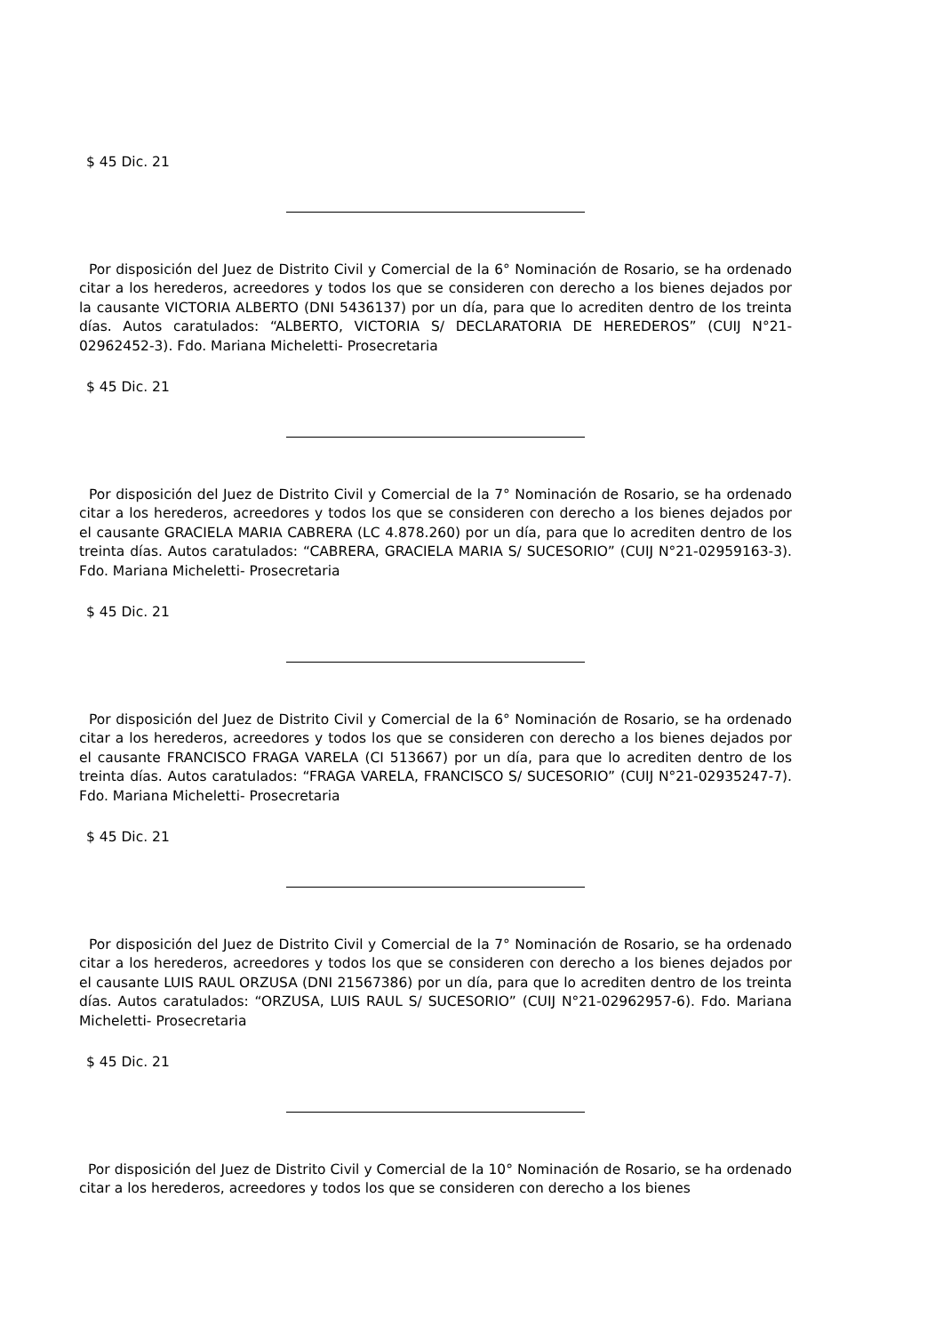$ 45 Dic. 21
Por disposición del Juez de Distrito Civil y Comercial de la 6° Nominación de Rosario, se ha ordenado citar a los herederos, acreedores y todos los que se consideren con derecho a los bienes dejados por la causante VICTORIA ALBERTO (DNI 5436137) por un día, para que lo acrediten dentro de los treinta días. Autos caratulados: “ALBERTO, VICTORIA S/ DECLARATORIA DE HEREDEROS” (CUIJ N°21-02962452-3). Fdo. Mariana Micheletti- Prosecretaria
$ 45 Dic. 21
Por disposición del Juez de Distrito Civil y Comercial de la 7° Nominación de Rosario, se ha ordenado citar a los herederos, acreedores y todos los que se consideren con derecho a los bienes dejados por el causante GRACIELA MARIA CABRERA (LC 4.878.260) por un día, para que lo acrediten dentro de los treinta días. Autos caratulados: “CABRERA, GRACIELA MARIA S/ SUCESORIO” (CUIJ N°21-02959163-3). Fdo. Mariana Micheletti- Prosecretaria
$ 45 Dic. 21
Por disposición del Juez de Distrito Civil y Comercial de la 6° Nominación de Rosario, se ha ordenado citar a los herederos, acreedores y todos los que se consideren con derecho a los bienes dejados por el causante FRANCISCO FRAGA VARELA (CI 513667) por un día, para que lo acrediten dentro de los treinta días. Autos caratulados: “FRAGA VARELA, FRANCISCO S/ SUCESORIO” (CUIJ N°21-02935247-7). Fdo. Mariana Micheletti- Prosecretaria
$ 45 Dic. 21
Por disposición del Juez de Distrito Civil y Comercial de la 7° Nominación de Rosario, se ha ordenado citar a los herederos, acreedores y todos los que se consideren con derecho a los bienes dejados por el causante LUIS RAUL ORZUSA (DNI 21567386) por un día, para que lo acrediten dentro de los treinta días. Autos caratulados: “ORZUSA, LUIS RAUL S/ SUCESORIO” (CUIJ N°21-02962957-6). Fdo. Mariana Micheletti- Prosecretaria
$ 45 Dic. 21
Por disposición del Juez de Distrito Civil y Comercial de la 10° Nominación de Rosario, se ha ordenado citar a los herederos, acreedores y todos los que se consideren con derecho a los bienes